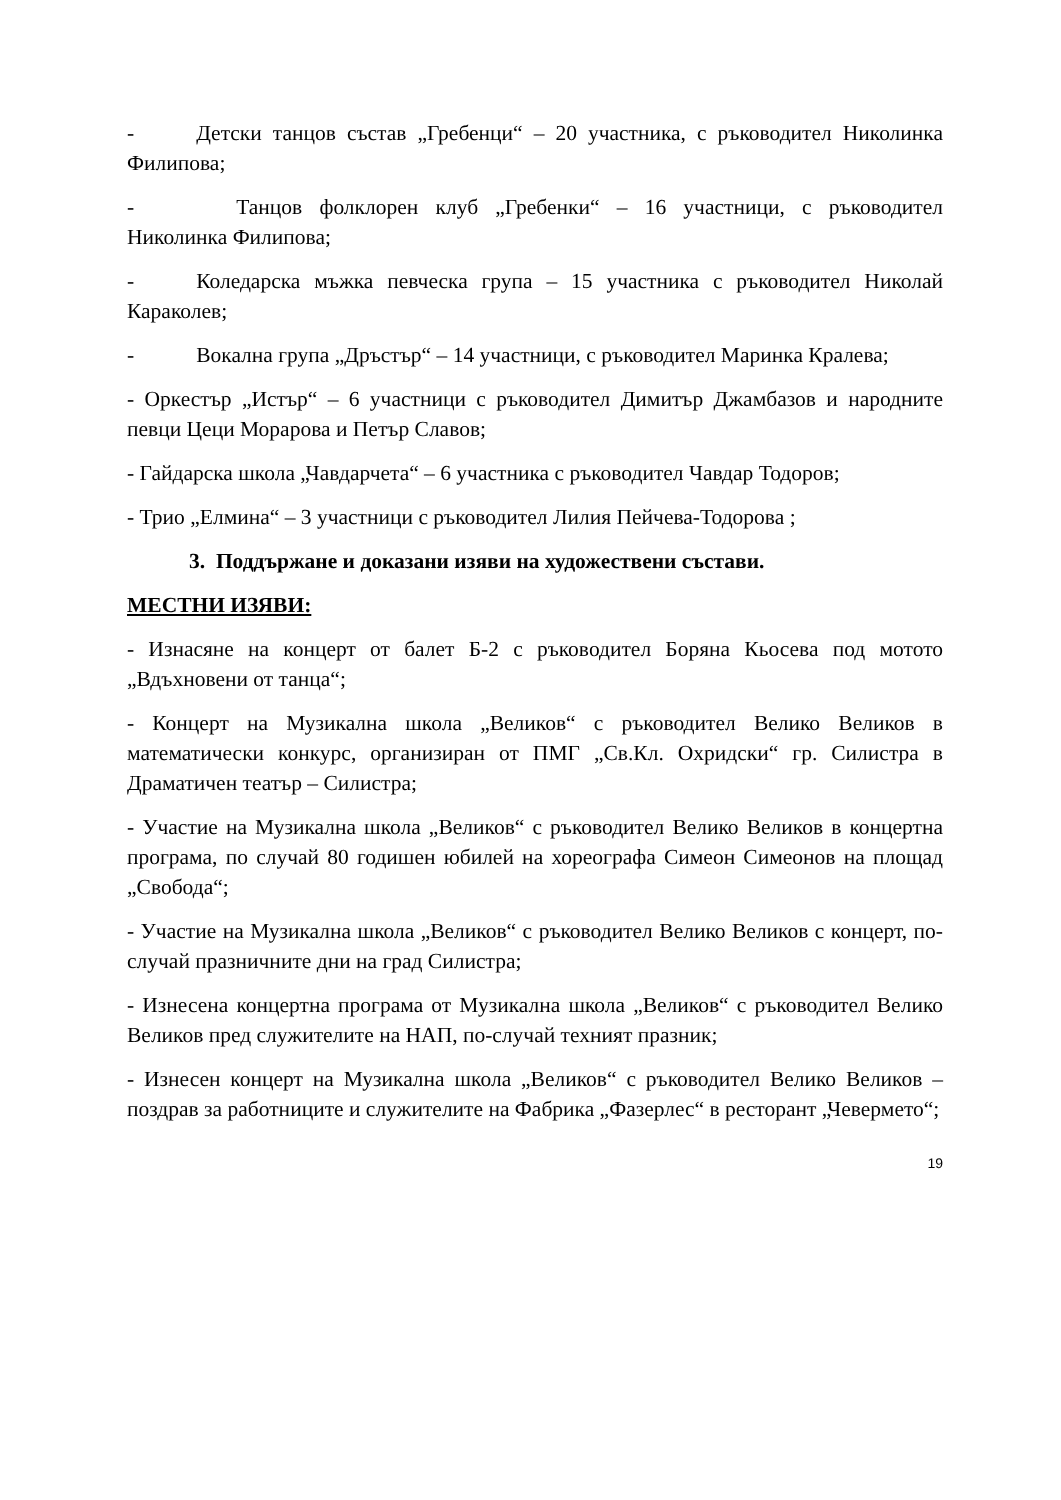- Детски танцов състав „Гребенци“ – 20 участника, с ръководител Николинка Филипова;
- Танцов фолклорен клуб „Гребенки“ – 16 участници, с ръководител Николинка Филипова;
- Коледарска мъжка певческа група – 15 участника с ръководител Николай Караколев;
- Вокална група „Дръстър“ – 14 участници, с ръководител Маринка Кралева;
- Оркестър „Истър“ – 6 участници с ръководител Димитър Джамбазов и народните певци Цеци Морарова и Петър Славов;
- Гайдарска школа „Чавдарчета“ – 6 участника с ръководител Чавдар Тодоров;
- Трио „Елмина“ – 3 участници с ръководител Лилия Пейчева-Тодорова ;
3. Поддържане и доказани изяви на художествени състави.
МЕСТНИ ИЗЯВИ:
- Изнасяне на концерт от балет Б-2 с ръководител Боряна Кьосева под мотото „Вдъхновени от танца“;
- Концерт на Музикална школа „Великов“ с ръководител Велико Великов в математически конкурс, организиран от ПМГ „Св.Кл. Охридски“ гр. Силистра в Драматичен театър – Силистра;
- Участие на Музикална школа „Великов“ с ръководител Велико Великов в концертна програма, по случай 80 годишен юбилей на хореографа Симеон Симеонов на площад „Свобода“;
- Участие на Музикална школа „Великов“ с ръководител Велико Великов с концерт, по-случай празничните дни на град Силистра;
- Изнесена концертна програма от Музикална школа „Великов“ с ръководител Велико Великов пред служителите на НАП, по-случай техният празник;
- Изнесен концерт на Музикална школа „Великов“ с ръководител Велико Великов – поздрав за работниците и служителите на Фабрика „Фазерлес“ в ресторант „Чевермето“;
19